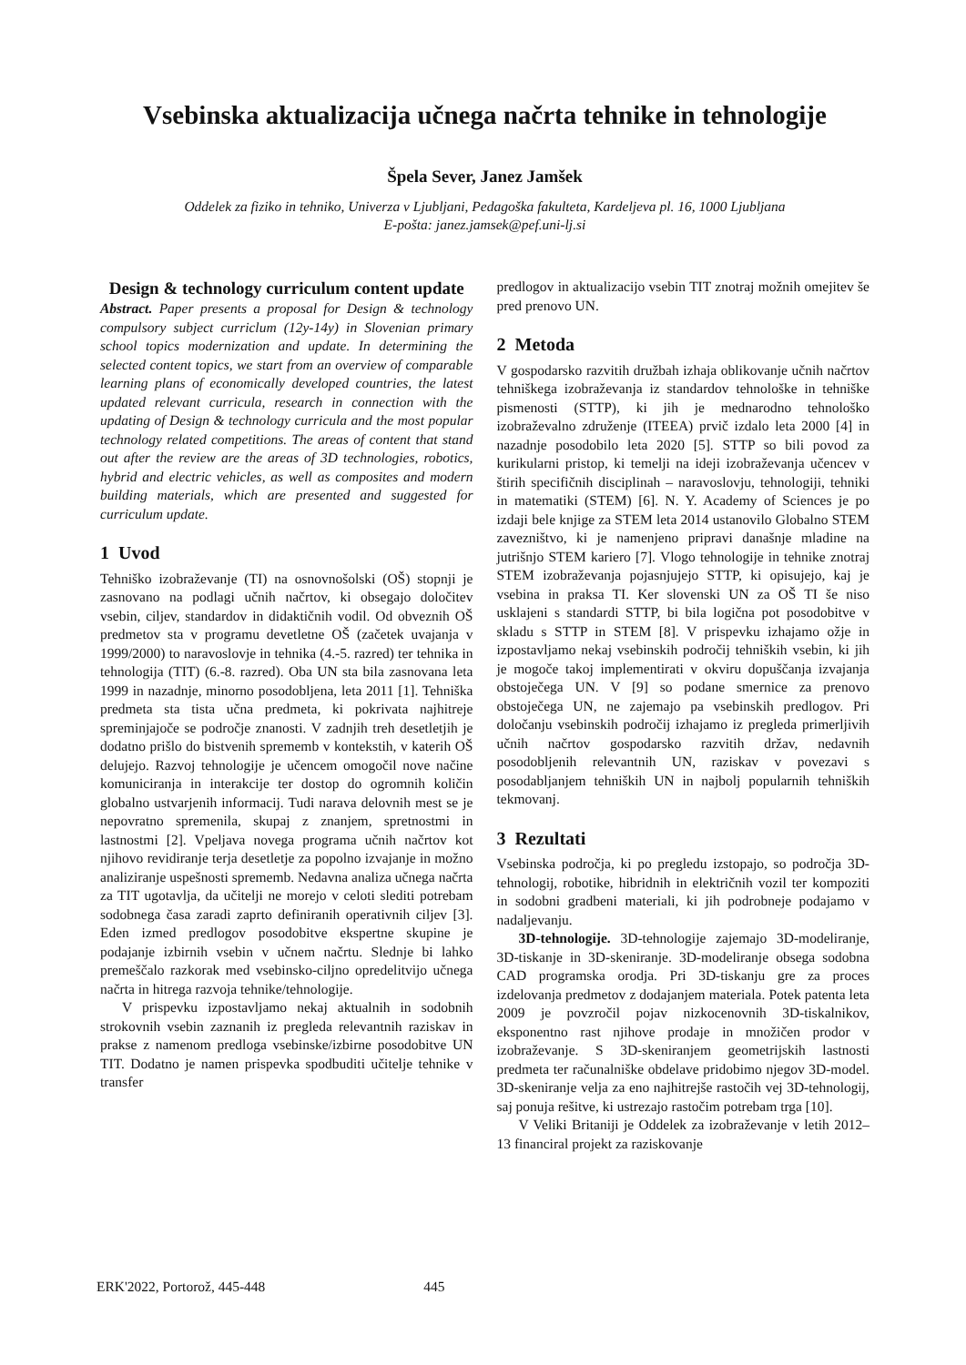Vsebinska aktualizacija učnega načrta tehnike in tehnologije
Špela Sever, Janez Jamšek
Oddelek za fiziko in tehniko, Univerza v Ljubljani, Pedagoška fakulteta, Kardeljeva pl. 16, 1000 Ljubljana
E-pošta: janez.jamsek@pef.uni-lj.si
Design & technology curriculum content update
Abstract. Paper presents a proposal for Design & technology compulsory subject curriclum (12y-14y) in Slovenian primary school topics modernization and update. In determining the selected content topics, we start from an overview of comparable learning plans of economically developed countries, the latest updated relevant curricula, research in connection with the updating of Design & technology curricula and the most popular technology related competitions. The areas of content that stand out after the review are the areas of 3D technologies, robotics, hybrid and electric vehicles, as well as composites and modern building materials, which are presented and suggested for curriculum update.
1 Uvod
Tehniško izobraževanje (TI) na osnovnošolski (OŠ) stopnji je zasnovano na podlagi učnih načrtov, ki obsegajo določitev vsebin, ciljev, standardov in didaktičnih vodil. Od obveznih OŠ predmetov sta v programu devetletne OŠ (začetek uvajanja v 1999/2000) to naravoslovje in tehnika (4.-5. razred) ter tehnika in tehnologija (TIT) (6.-8. razred). Oba UN sta bila zasnovana leta 1999 in nazadnje, minorno posodobljena, leta 2011 [1]. Tehniška predmeta sta tista učna predmeta, ki pokrivata najhitreje spreminjajoče se področje znanosti. V zadnjih treh desetletjih je dodatno prišlo do bistvenih sprememb v kontekstih, v katerih OŠ delujejo. Razvoj tehnologije je učencem omogočil nove načine komuniciranja in interakcije ter dostop do ogromnih količin globalno ustvarjenih informacij. Tudi narava delovnih mest se je nepovratno spremenila, skupaj z znanjem, spretnostmi in lastnostmi [2]. Vpeljava novega programa učnih načrtov kot njihovo revidiranje terja desetletje za popolno izvajanje in možno analiziranje uspešnosti sprememb. Nedavna analiza učnega načrta za TIT ugotavlja, da učitelji ne morejo v celoti slediti potrebam sodobnega časa zaradi zaprto definiranih operativnih ciljev [3]. Eden izmed predlogov posodobitve ekspertne skupine je podajanje izbirnih vsebin v učnem načrtu. Slednje bi lahko premeščalo razkorak med vsebinsko-ciljno opredelitvijo učnega načrta in hitrega razvoja tehnike/tehnologije.
V prispevku izpostavljamo nekaj aktualnih in sodobnih strokovnih vsebin zaznanih iz pregleda relevantnih raziskav in prakse z namenom predloga vsebinske/izbirne posodobitve UN TIT. Dodatno je namen prispevka spodbuditi učitelje tehnike v transfer
predlogov in aktualizacijo vsebin TIT znotraj možnih omejitev še pred prenovo UN.
2 Metoda
V gospodarsko razvitih družbah izhaja oblikovanje učnih načrtov tehniškega izobraževanja iz standardov tehnološke in tehniške pismenosti (STTP), ki jih je mednarodno tehnološko izobraževalno združenje (ITEEA) prvič izdalo leta 2000 [4] in nazadnje posodobilo leta 2020 [5]. STTP so bili povod za kurikularni pristop, ki temelji na ideji izobraževanja učencev v štirih specifičnih disciplinah – naravoslovju, tehnologiji, tehniki in matematiki (STEM) [6]. N. Y. Academy of Sciences je po izdaji bele knjige za STEM leta 2014 ustanovilo Globalno STEM zavezništvo, ki je namenjeno pripravi današnje mladine na jutrišnjo STEM kariero [7]. Vlogo tehnologije in tehnike znotraj STEM izobraževanja pojasnjujejo STTP, ki opisujejo, kaj je vsebina in praksa TI. Ker slovenski UN za OŠ TI še niso usklajeni s standardi STTP, bi bila logična pot posodobitve v skladu s STTP in STEM [8]. V prispevku izhajamo ožje in izpostavljamo nekaj vsebinskih področij tehniških vsebin, ki jih je mogoče takoj implementirati v okviru dopuščanja izvajanja obstoječega UN. V [9] so podane smernice za prenovo obstoječega UN, ne zajemajo pa vsebinskih predlogov. Pri določanju vsebinskih področij izhajamo iz pregleda primerljivih učnih načrtov gospodarsko razvitih držav, nedavnih posodobljenih relevantnih UN, raziskav v povezavi s posodabljanjem tehniških UN in najbolj popularnih tehniških tekmovanj.
3 Rezultati
Vsebinska področja, ki po pregledu izstopajo, so področja 3D-tehnologij, robotike, hibridnih in električnih vozil ter kompoziti in sodobni gradbeni materiali, ki jih podrobneje podajamo v nadaljevanju.
3D-tehnologije. 3D-tehnologije zajemajo 3D-modeliranje, 3D-tiskanje in 3D-skeniranje. 3D-modeliranje obsega sodobna CAD programska orodja. Pri 3D-tiskanju gre za proces izdelovanja predmetov z dodajanjem materiala. Potek patenta leta 2009 je povzročil pojav nizkocenovnih 3D-tiskalnikov, eksponentno rast njihove prodaje in množičen prodor v izobraževanje. S 3D-skeniranjem geometrijskih lastnosti predmeta ter računalniške obdelave pridobimo njegov 3D-model. 3D-skeniranje velja za eno najhitrejše rastočih vej 3D-tehnologij, saj ponuja rešitve, ki ustrezajo rastočim potrebam trga [10].
V Veliki Britaniji je Oddelek za izobraževanje v letih 2012–13 financiral projekt za raziskovanje
ERK'2022, Portorož, 445-448 445